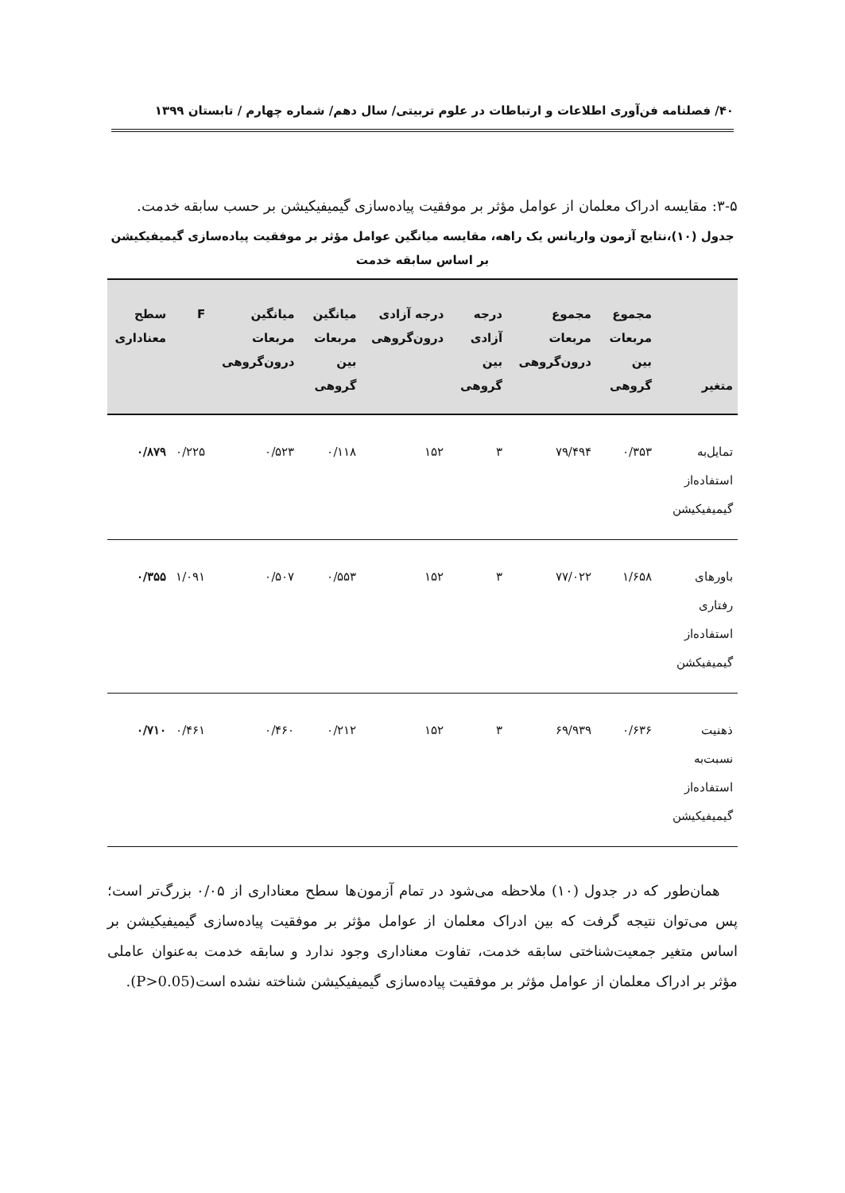۴۰/ فصلنامه فن‌آوری اطلاعات و ارتباطات در علوم تربیتی/ سال دهم/ شماره چهارم / تابستان ۱۳۹۹
۳-۵: مقایسه ادراک معلمان از عوامل مؤثر بر موفقیت پیاده‌سازی گیمیفیکیشن بر حسب سابقه خدمت.
جدول (۱۰)،نتایج آزمون واریانس یک راهه، مقایسه میانگین عوامل مؤثر بر موفقیت پیاده‌سازی گیمیفیکیشن
بر اساس سابقه خدمت
| متغیر | مجموع مربعات بین گروهی | مجموع مربعات درون‌گروهی | درجه آزادی بین گروهی | درجه آزادی درون‌گروهی | میانگین مربعات بین گروهی | میانگین مربعات درون‌گروهی | F | سطح معناداری |
| --- | --- | --- | --- | --- | --- | --- | --- | --- |
| تمایل‌به استفاده‌از گیمیفیکیشن | ۰/۳۵۳ | ۷۹/۴۹۴ | ۳ | ۱۵۲ | ۰/۱۱۸ | ۰/۵۲۳ | ۰/۲۲۵ | ۰/۸۷۹ |
| باورهای رفتاری استفاده‌از گیمیفیکشن | ۱/۶۵۸ | ۷۷/۰۲۲ | ۳ | ۱۵۲ | ۰/۵۵۳ | ۰/۵۰۷ | ۱/۰۹۱ | ۰/۳۵۵ |
| ذهنیت نسبت‌به استفاده‌از گیمیفیکیشن | ۰/۶۳۶ | ۶۹/۹۳۹ | ۳ | ۱۵۲ | ۰/۲۱۲ | ۰/۴۶۰ | ۰/۴۶۱ | ۰/۷۱۰ |
همان‌طور که در جدول (۱۰) ملاحظه می‌شود در تمام آزمون‌ها سطح معناداری از ۰/۰۵ بزرگ‌تر است؛ پس می‌توان نتیجه گرفت که بین ادراک معلمان از عوامل مؤثر بر موفقیت پیاده‌سازی گیمیفیکیشن بر اساس متغیر جمعیت‌شناختی سابقه خدمت، تفاوت معناداری وجود ندارد و سابقه خدمت به‌عنوان عاملی مؤثر بر ادراک معلمان از عوامل مؤثر بر موفقیت پیاده‌سازی گیمیفیکیشن شناخته نشده است(P>0.05).